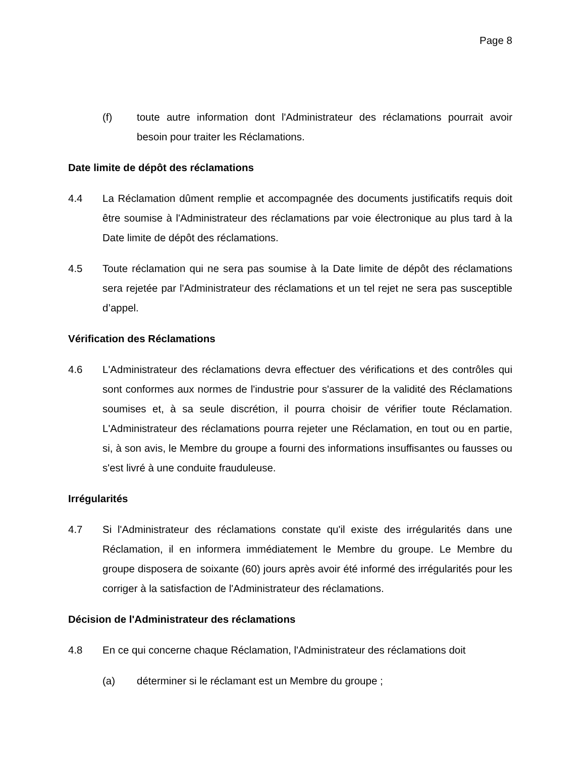Page 8
(f) toute autre information dont l'Administrateur des réclamations pourrait avoir besoin pour traiter les Réclamations.
Date limite de dépôt des réclamations
4.4 La Réclamation dûment remplie et accompagnée des documents justificatifs requis doit être soumise à l'Administrateur des réclamations par voie électronique au plus tard à la Date limite de dépôt des réclamations.
4.5 Toute réclamation qui ne sera pas soumise à la Date limite de dépôt des réclamations sera rejetée par l'Administrateur des réclamations et un tel rejet ne sera pas susceptible d’appel.
Vérification des Réclamations
4.6 L'Administrateur des réclamations devra effectuer des vérifications et des contrôles qui sont conformes aux normes de l'industrie pour s'assurer de la validité des Réclamations soumises et, à sa seule discrétion, il pourra choisir de vérifier toute Réclamation. L'Administrateur des réclamations pourra rejeter une Réclamation, en tout ou en partie, si, à son avis, le Membre du groupe a fourni des informations insuffisantes ou fausses ou s'est livré à une conduite frauduleuse.
Irrégularités
4.7 Si l'Administrateur des réclamations constate qu'il existe des irrégularités dans une Réclamation, il en informera immédiatement le Membre du groupe. Le Membre du groupe disposera de soixante (60) jours après avoir été informé des irrégularités pour les corriger à la satisfaction de l'Administrateur des réclamations.
Décision de l'Administrateur des réclamations
4.8 En ce qui concerne chaque Réclamation, l'Administrateur des réclamations doit
(a) déterminer si le réclamant est un Membre du groupe ;